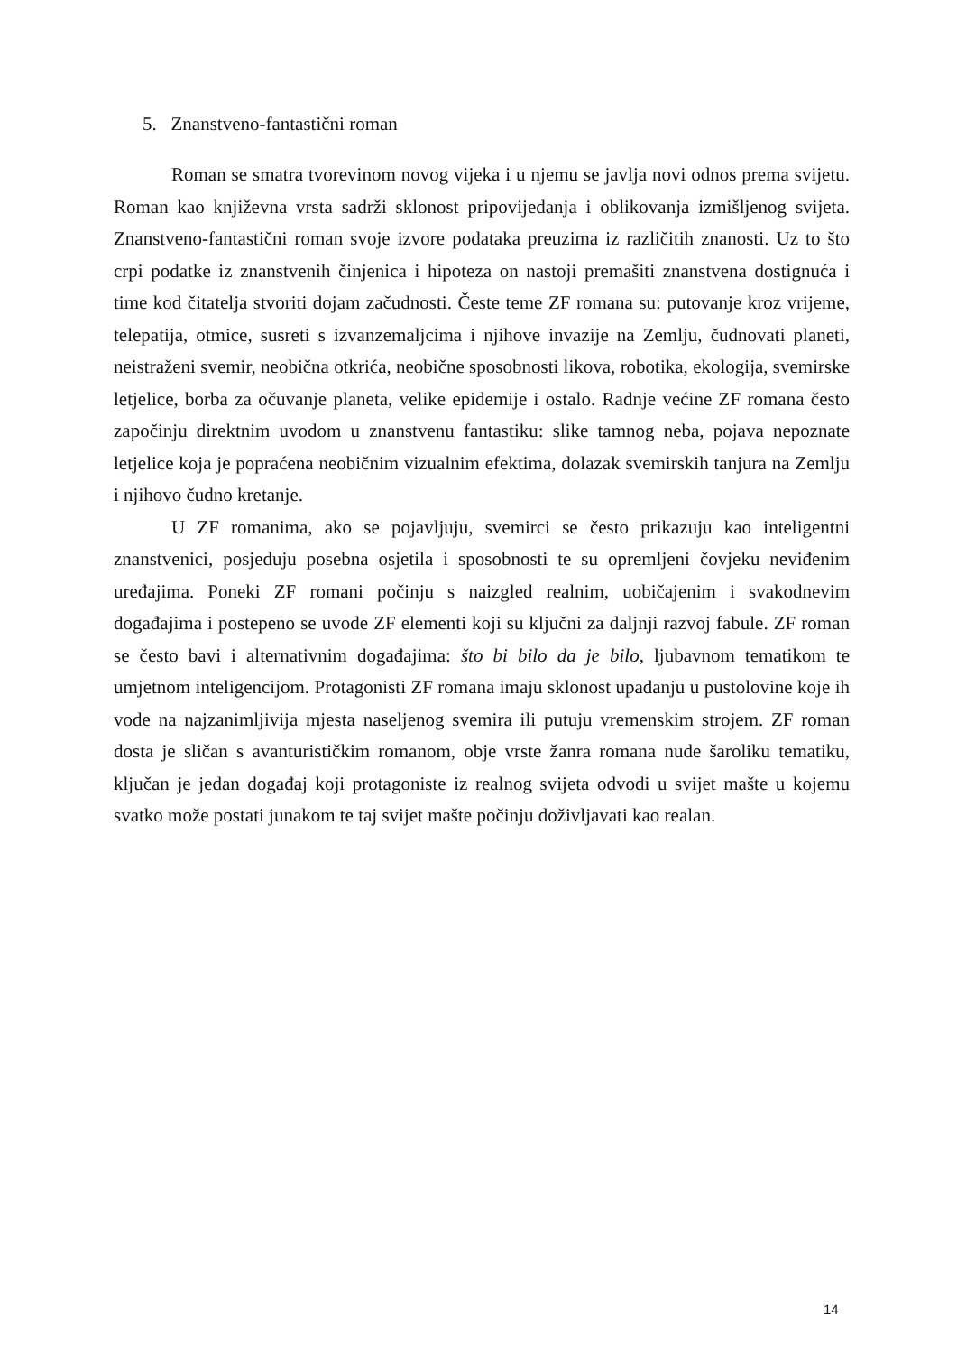5. Znanstveno-fantastični roman
Roman se smatra tvorevinom novog vijeka i u njemu se javlja novi odnos prema svijetu. Roman kao književna vrsta sadrži sklonost pripovijedanja i oblikovanja izmišljenog svijeta. Znanstveno-fantastični roman svoje izvore podataka preuzima iz različitih znanosti. Uz to što crpi podatke iz znanstvenih činjenica i hipoteza on nastoji premašiti znanstvena dostignuća i time kod čitatelja stvoriti dojam začudnosti. Česte teme ZF romana su: putovanje kroz vrijeme, telepatija, otmice, susreti s izvanzemaljcima i njihove invazije na Zemlju, čudnovati planeti, neistraženi svemir, neobična otkrića, neobične sposobnosti likova, robotika, ekologija, svemirske letjelice, borba za očuvanje planeta, velike epidemije i ostalo. Radnje većine ZF romana često započinju direktnim uvodom u znanstvenu fantastiku: slike tamnog neba, pojava nepoznate letjelice koja je popraćena neobičnim vizualnim efektima, dolazak svemirskih tanjura na Zemlju i njihovo čudno kretanje.
U ZF romanima, ako se pojavljuju, svemirci se često prikazuju kao inteligentni znanstvenici, posjeduju posebna osjetila i sposobnosti te su opremljeni čovjeku neviđenim uređajima. Poneki ZF romani počinju s naizgled realnim, uobičajenim i svakodnevim događajima i postepeno se uvode ZF elementi koji su ključni za daljnji razvoj fabule. ZF roman se često bavi i alternativnim događajima: što bi bilo da je bilo, ljubavnom tematikom te umjetnom inteligencijom. Protagonisti ZF romana imaju sklonost upadanju u pustolovine koje ih vode na najzanimljivija mjesta naseljenog svemira ili putuju vremenskim strojem. ZF roman dosta je sličan s avanturističkim romanom, obje vrste žanra romana nude šaroliku tematiku, ključan je jedan događaj koji protagoniste iz realnog svijeta odvodi u svijet mašte u kojemu svatko može postati junakom te taj svijet mašte počinju doživljavati kao realan.
14